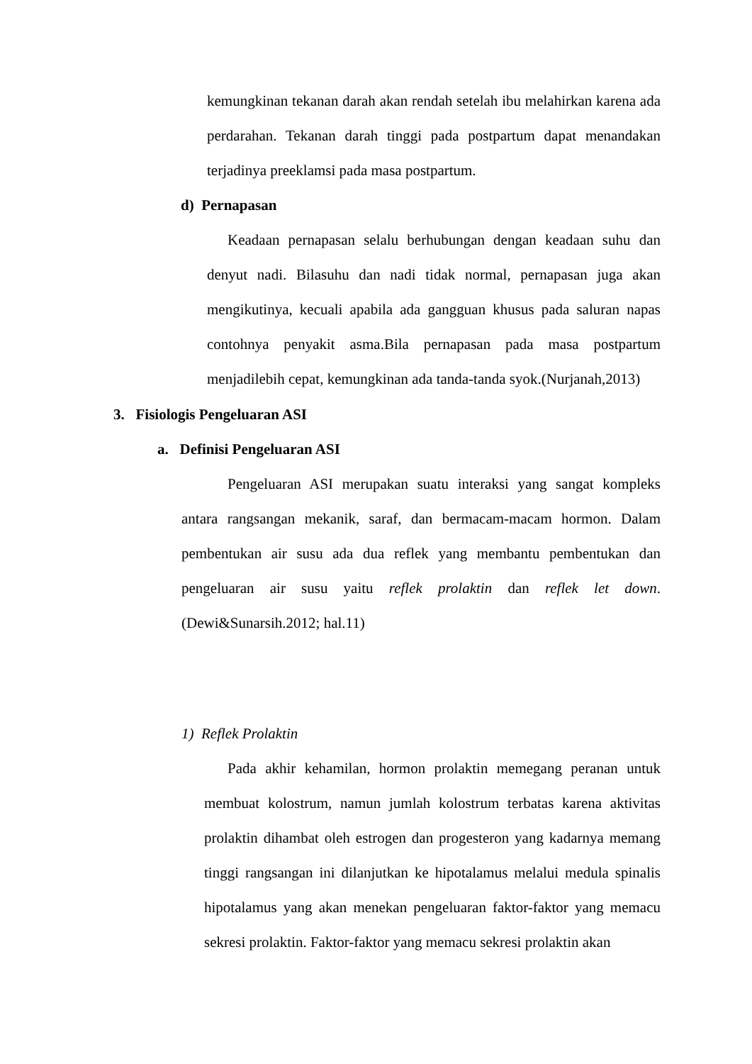kemungkinan tekanan darah akan rendah setelah ibu melahirkan karena ada perdarahan. Tekanan darah tinggi pada postpartum dapat menandakan terjadinya preeklamsi pada masa postpartum.
d) Pernapasan
Keadaan pernapasan selalu berhubungan dengan keadaan suhu dan denyut nadi. Bilasuhu dan nadi tidak normal, pernapasan juga akan mengikutinya, kecuali apabila ada gangguan khusus pada saluran napas contohnya penyakit asma.Bila pernapasan pada masa postpartum menjadilebih cepat, kemungkinan ada tanda-tanda syok.(Nurjanah,2013)
3. Fisiologis Pengeluaran ASI
a. Definisi Pengeluaran ASI
Pengeluaran ASI merupakan suatu interaksi yang sangat kompleks antara rangsangan mekanik, saraf, dan bermacam-macam hormon. Dalam pembentukan air susu ada dua reflek yang membantu pembentukan dan pengeluaran air susu yaitu reflek prolaktin dan reflek let down.(Dewi&Sunarsih.2012; hal.11)
1) Reflek Prolaktin
Pada akhir kehamilan, hormon prolaktin memegang peranan untuk membuat kolostrum, namun jumlah kolostrum terbatas karena aktivitas prolaktin dihambat oleh estrogen dan progesteron yang kadarnya memang tinggi rangsangan ini dilanjutkan ke hipotalamus melalui medula spinalis hipotalamus yang akan menekan pengeluaran faktor-faktor yang memacu sekresi prolaktin. Faktor-faktor yang memacu sekresi prolaktin akan